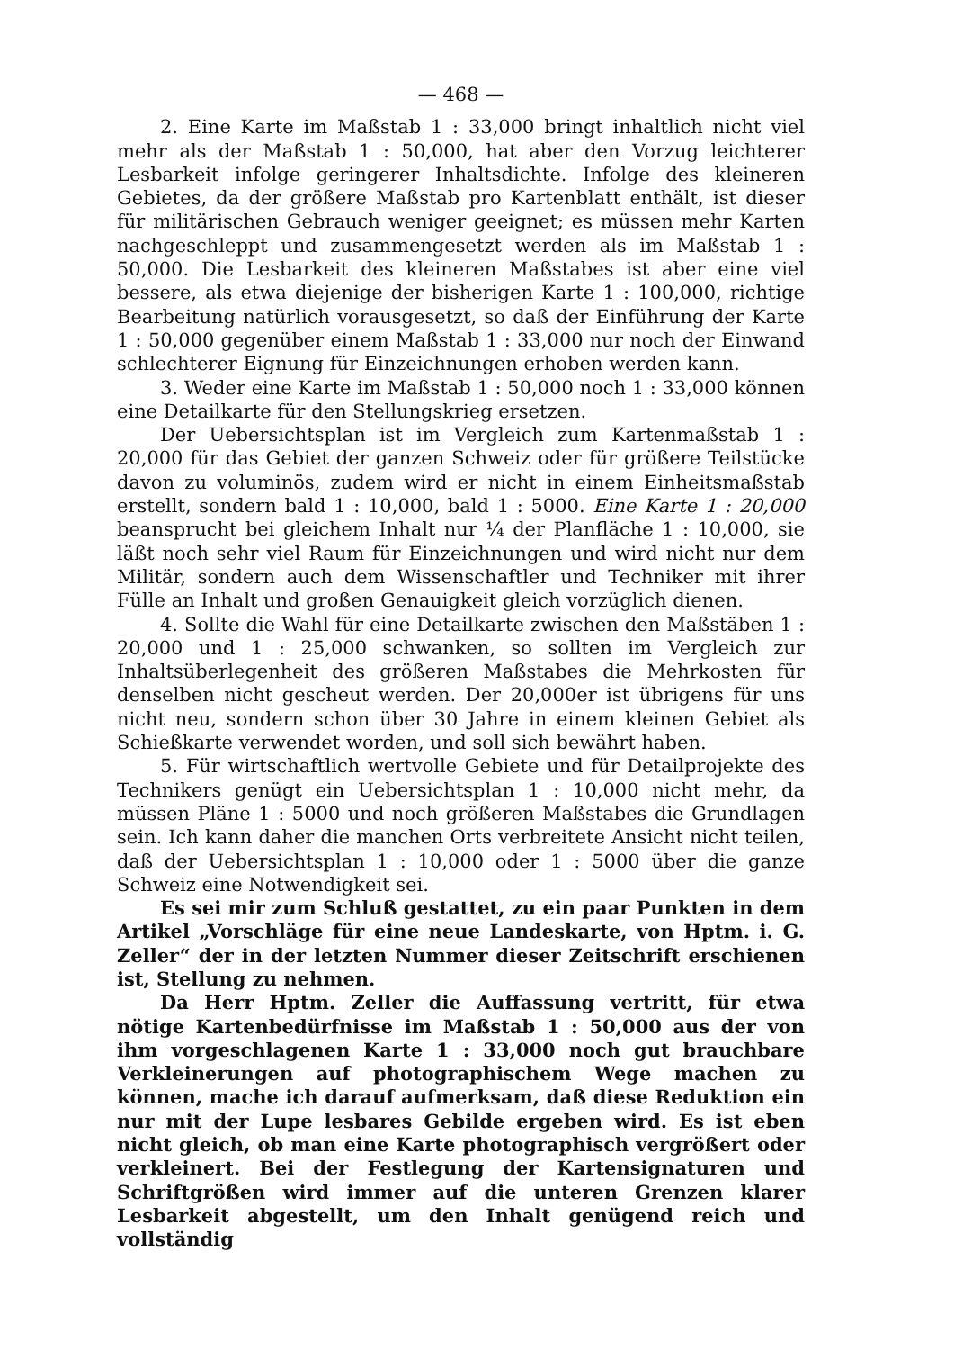— 468 —
2. Eine Karte im Maßstab 1 : 33,000 bringt inhaltlich nicht viel mehr als der Maßstab 1 : 50,000, hat aber den Vorzug leichterer Lesbarkeit infolge geringerer Inhaltsdichte. Infolge des kleineren Gebietes, da der größere Maßstab pro Kartenblatt enthält, ist dieser für militärischen Gebrauch weniger geeignet; es müssen mehr Karten nachgeschleppt und zusammengesetzt werden als im Maßstab 1 : 50,000. Die Lesbarkeit des kleineren Maßstabes ist aber eine viel bessere, als etwa diejenige der bisherigen Karte 1 : 100,000, richtige Bearbeitung natürlich vorausgesetzt, so daß der Einführung der Karte 1 : 50,000 gegenüber einem Maßstab 1 : 33,000 nur noch der Einwand schlechterer Eignung für Einzeichnungen erhoben werden kann.
3. Weder eine Karte im Maßstab 1 : 50,000 noch 1 : 33,000 können eine Detailkarte für den Stellungskrieg ersetzen.
Der Uebersichtsplan ist im Vergleich zum Kartenmaßstab 1 : 20,000 für das Gebiet der ganzen Schweiz oder für größere Teilstücke davon zu voluminös, zudem wird er nicht in einem Einheitsmaßstab erstellt, sondern bald 1 : 10,000, bald 1 : 5000. Eine Karte 1 : 20,000 beansprucht bei gleichem Inhalt nur ¼ der Planfläche 1 : 10,000, sie läßt noch sehr viel Raum für Einzeichnungen und wird nicht nur dem Militär, sondern auch dem Wissenschaftler und Techniker mit ihrer Fülle an Inhalt und großen Genauigkeit gleich vorzüglich dienen.
4. Sollte die Wahl für eine Detailkarte zwischen den Maßstäben 1 : 20,000 und 1 : 25,000 schwanken, so sollten im Vergleich zur Inhaltsüberlegenheit des größeren Maßstabes die Mehrkosten für denselben nicht gescheut werden. Der 20,000er ist übrigens für uns nicht neu, sondern schon über 30 Jahre in einem kleinen Gebiet als Schießkarte verwendet worden, und soll sich bewährt haben.
5. Für wirtschaftlich wertvolle Gebiete und für Detailprojekte des Technikers genügt ein Uebersichtsplan 1 : 10,000 nicht mehr, da müssen Pläne 1 : 5000 und noch größeren Maßstabes die Grundlagen sein. Ich kann daher die manchen Orts verbreitete Ansicht nicht teilen, daß der Uebersichtsplan 1 : 10,000 oder 1 : 5000 über die ganze Schweiz eine Notwendigkeit sei.
Es sei mir zum Schluß gestattet, zu ein paar Punkten in dem Artikel „Vorschläge für eine neue Landeskarte, von Hptm. i. G. Zeller“ der in der letzten Nummer dieser Zeitschrift erschienen ist, Stellung zu nehmen.
Da Herr Hptm. Zeller die Auffassung vertritt, für etwa nötige Kartenbedürfnisse im Maßstab 1 : 50,000 aus der von ihm vorgeschlagenen Karte 1 : 33,000 noch gut brauchbare Verkleinerungen auf photographischem Wege machen zu können, mache ich darauf aufmerksam, daß diese Reduktion ein nur mit der Lupe lesbares Gebilde ergeben wird. Es ist eben nicht gleich, ob man eine Karte photographisch vergrößert oder verkleinert. Bei der Festlegung der Kartensignaturen und Schriftgrößen wird immer auf die unteren Grenzen klarer Lesbarkeit abgestellt, um den Inhalt genügend reich und vollständig